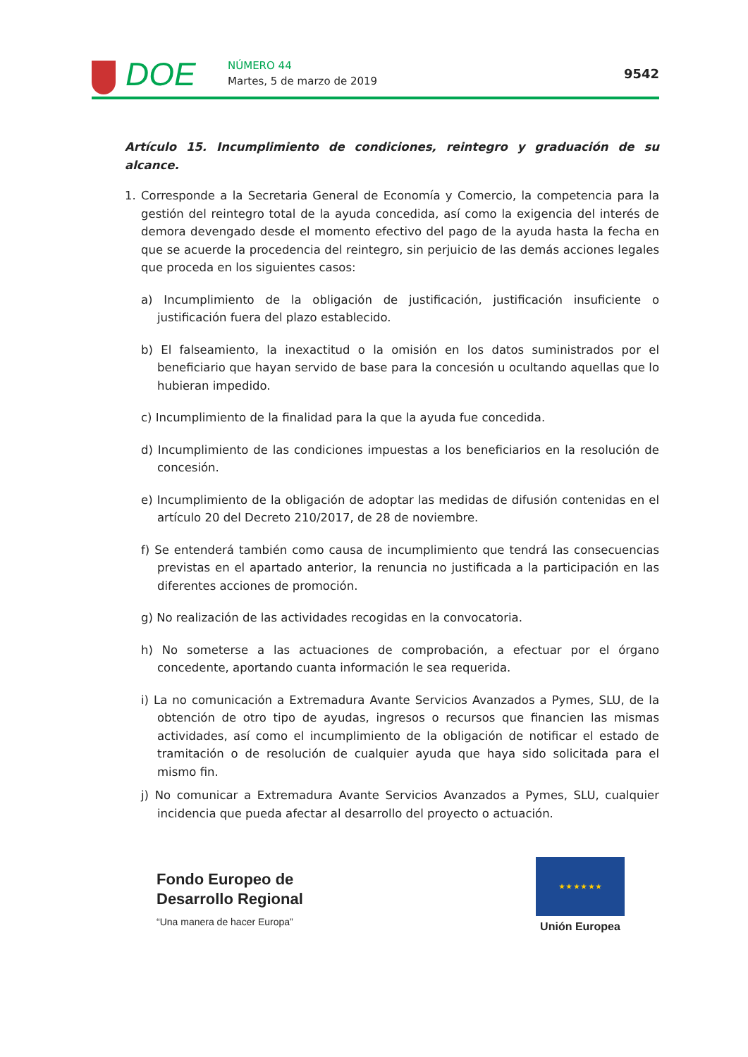DOE NÚMERO 44
Martes, 5 de marzo de 2019 9542
Artículo 15. Incumplimiento de condiciones, reintegro y graduación de su alcance.
1. Corresponde a la Secretaria General de Economía y Comercio, la competencia para la gestión del reintegro total de la ayuda concedida, así como la exigencia del interés de demora devengado desde el momento efectivo del pago de la ayuda hasta la fecha en que se acuerde la procedencia del reintegro, sin perjuicio de las demás acciones legales que proceda en los siguientes casos:
a) Incumplimiento de la obligación de justificación, justificación insuficiente o justificación fuera del plazo establecido.
b) El falseamiento, la inexactitud o la omisión en los datos suministrados por el beneficiario que hayan servido de base para la concesión u ocultando aquellas que lo hubieran impedido.
c) Incumplimiento de la finalidad para la que la ayuda fue concedida.
d) Incumplimiento de las condiciones impuestas a los beneficiarios en la resolución de concesión.
e) Incumplimiento de la obligación de adoptar las medidas de difusión contenidas en el artículo 20 del Decreto 210/2017, de 28 de noviembre.
f) Se entenderá también como causa de incumplimiento que tendrá las consecuencias previstas en el apartado anterior, la renuncia no justificada a la participación en las diferentes acciones de promoción.
g) No realización de las actividades recogidas en la convocatoria.
h) No someterse a las actuaciones de comprobación, a efectuar por el órgano concedente, aportando cuanta información le sea requerida.
i) La no comunicación a Extremadura Avante Servicios Avanzados a Pymes, SLU, de la obtención de otro tipo de ayudas, ingresos o recursos que financien las mismas actividades, así como el incumplimiento de la obligación de notificar el estado de tramitación o de resolución de cualquier ayuda que haya sido solicitada para el mismo fin.
j) No comunicar a Extremadura Avante Servicios Avanzados a Pymes, SLU, cualquier incidencia que pueda afectar al desarrollo del proyecto o actuación.
Fondo Europeo de
Desarrollo Regional
“Una manera de hacer Europa”
★ ★ ★ ★ ★ ★
Unión Europea